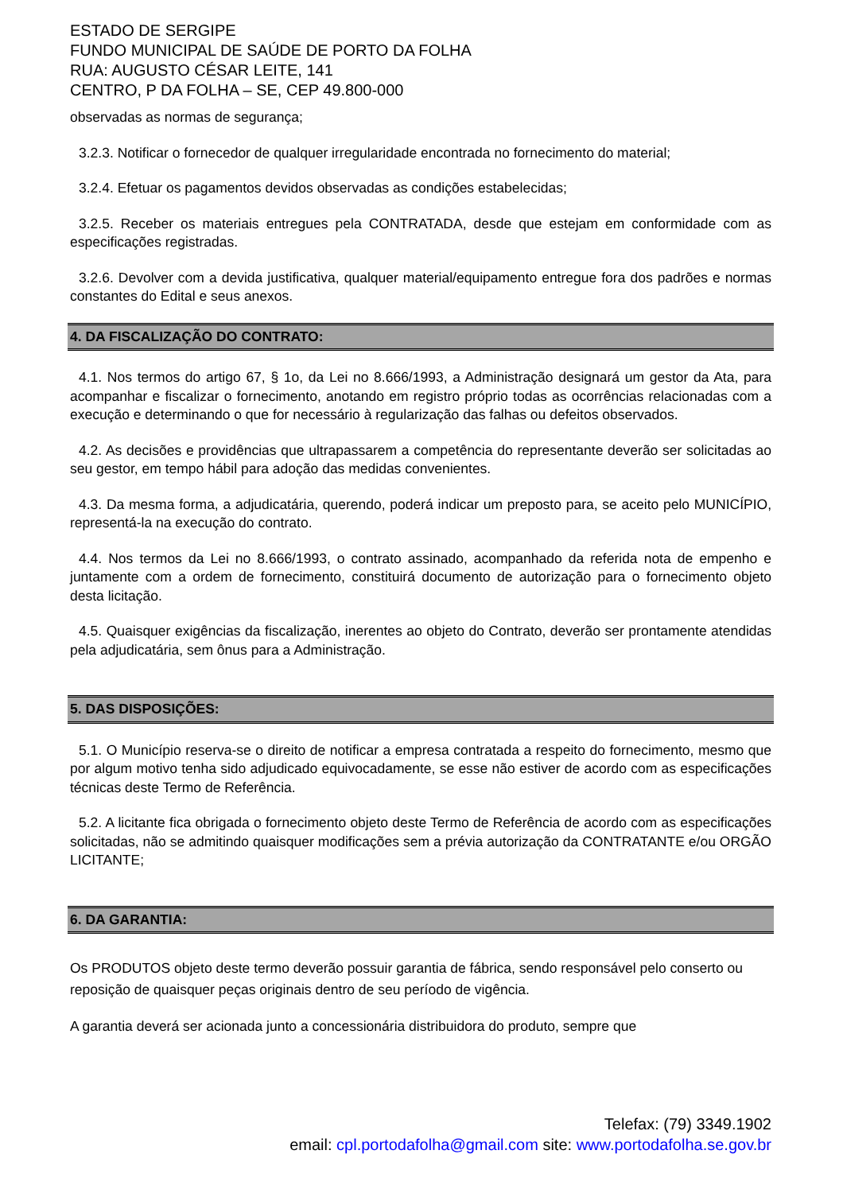ESTADO DE SERGIPE
FUNDO MUNICIPAL DE SAÚDE DE PORTO DA FOLHA
RUA: AUGUSTO CÉSAR LEITE, 141
CENTRO, P DA FOLHA – SE, CEP 49.800-000
observadas as normas de segurança;
3.2.3. Notificar o fornecedor de qualquer irregularidade encontrada no fornecimento do material;
3.2.4. Efetuar os pagamentos devidos observadas as condições estabelecidas;
3.2.5. Receber os materiais entregues pela CONTRATADA, desde que estejam em conformidade com as especificações registradas.
3.2.6. Devolver com a devida justificativa, qualquer material/equipamento entregue fora dos padrões e normas constantes do Edital e seus anexos.
4. DA FISCALIZAÇÃO DO CONTRATO:
4.1. Nos termos do artigo 67, § 1o, da Lei no 8.666/1993, a Administração designará um gestor da Ata, para acompanhar e fiscalizar o fornecimento, anotando em registro próprio todas as ocorrências relacionadas com a execução e determinando o que for necessário à regularização das falhas ou defeitos observados.
4.2. As decisões e providências que ultrapassarem a competência do representante deverão ser solicitadas ao seu gestor, em tempo hábil para adoção das medidas convenientes.
4.3. Da mesma forma, a adjudicatária, querendo, poderá indicar um preposto para, se aceito pelo MUNICÍPIO, representá-la na execução do contrato.
4.4. Nos termos da Lei no 8.666/1993, o contrato assinado, acompanhado da referida nota de empenho e juntamente com a ordem de fornecimento, constituirá documento de autorização para o fornecimento objeto desta licitação.
4.5. Quaisquer exigências da fiscalização, inerentes ao objeto do Contrato, deverão ser prontamente atendidas pela adjudicatária, sem ônus para a Administração.
5. DAS DISPOSIÇÕES:
5.1. O Município reserva-se o direito de notificar a empresa contratada a respeito do fornecimento, mesmo que por algum motivo tenha sido adjudicado equivocadamente, se esse não estiver de acordo com as especificações técnicas deste Termo de Referência.
5.2. A licitante fica obrigada o fornecimento objeto deste Termo de Referência de acordo com as especificações solicitadas, não se admitindo quaisquer modificações sem a prévia autorização da CONTRATANTE e/ou ORGÃO LICITANTE;
6. DA GARANTIA:
Os PRODUTOS objeto deste termo deverão possuir garantia de fábrica, sendo responsável pelo conserto ou reposição de quaisquer peças originais dentro de seu período de vigência.
A garantia deverá ser acionada junto a concessionária distribuidora do produto, sempre que
Telefax: (79) 3349.1902
email: cpl.portodafolha@gmail.com site: www.portodafolha.se.gov.br